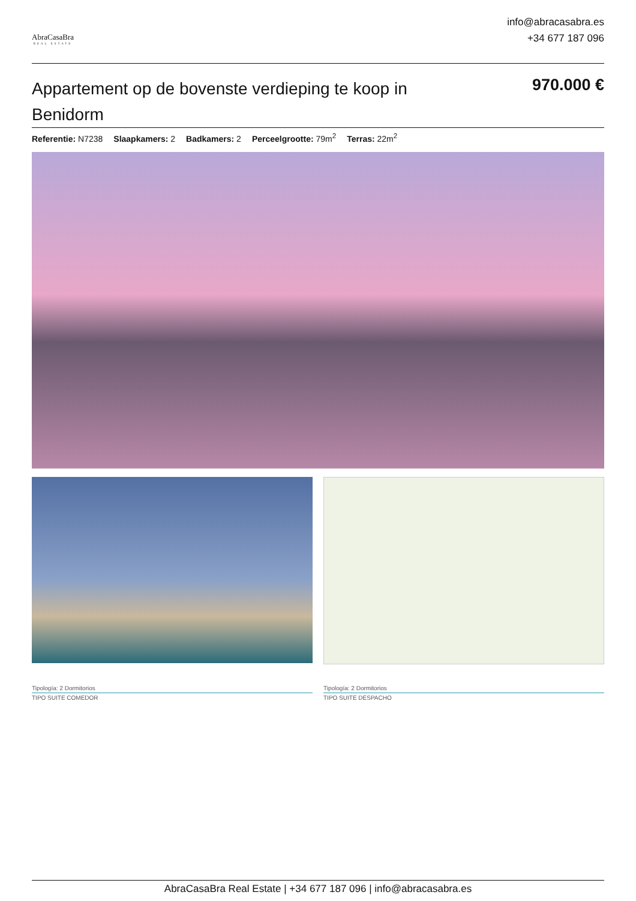AbraCasaBra
REAL ESTATE
info@abracasabra.es
+34 677 187 096
Appartement op de bovenste verdieping te koop in Benidorm
970.000 €
Referentie: N7238 Slaapkamers: 2 Badkamers: 2 Perceelgrootte: 79m<sup>2</sup> Terras: 22m<sup>2</sup>
Tipología: 2 Dormitorios
TIPO SUITE COMEDOR
Tipología: 2 Dormitorios
TIPO SUITE DESPACHO
AbraCasaBra Real Estate | +34 677 187 096 | info@abracasabra.es